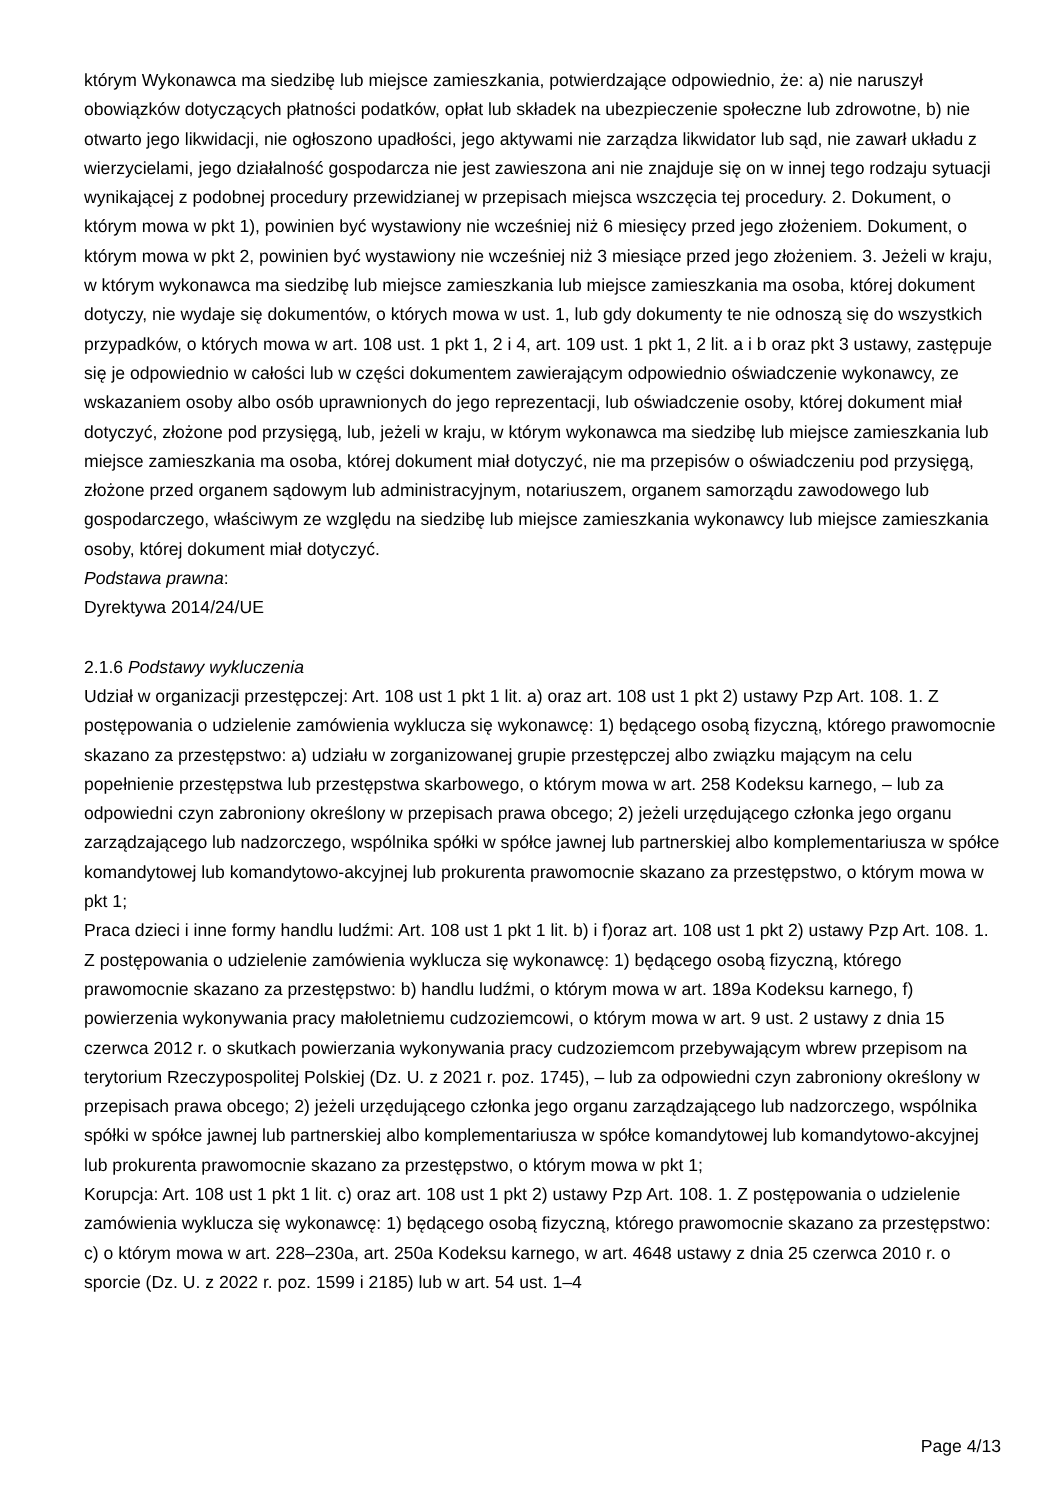którym Wykonawca ma siedzibę lub miejsce zamieszkania, potwierdzające odpowiednio, że: a) nie naruszył obowiązków dotyczących płatności podatków, opłat lub składek na ubezpieczenie społeczne lub zdrowotne, b) nie otwarto jego likwidacji, nie ogłoszono upadłości, jego aktywami nie zarządza likwidator lub sąd, nie zawarł układu z wierzycielami, jego działalność gospodarcza nie jest zawieszona ani nie znajduje się on w innej tego rodzaju sytuacji wynikającej z podobnej procedury przewidzianej w przepisach miejsca wszczęcia tej procedury. 2. Dokument, o którym mowa w pkt 1), powinien być wystawiony nie wcześniej niż 6 miesięcy przed jego złożeniem. Dokument, o którym mowa w pkt 2, powinien być wystawiony nie wcześniej niż 3 miesiące przed jego złożeniem. 3. Jeżeli w kraju, w którym wykonawca ma siedzibę lub miejsce zamieszkania lub miejsce zamieszkania ma osoba, której dokument dotyczy, nie wydaje się dokumentów, o których mowa w ust. 1, lub gdy dokumenty te nie odnoszą się do wszystkich przypadków, o których mowa w art. 108 ust. 1 pkt 1, 2 i 4, art. 109 ust. 1 pkt 1, 2 lit. a i b oraz pkt 3 ustawy, zastępuje się je odpowiednio w całości lub w części dokumentem zawierającym odpowiednio oświadczenie wykonawcy, ze wskazaniem osoby albo osób uprawnionych do jego reprezentacji, lub oświadczenie osoby, której dokument miał dotyczyć, złożone pod przysięgą, lub, jeżeli w kraju, w którym wykonawca ma siedzibę lub miejsce zamieszkania lub miejsce zamieszkania ma osoba, której dokument miał dotyczyć, nie ma przepisów o oświadczeniu pod przysięgą, złożone przed organem sądowym lub administracyjnym, notariuszem, organem samorządu zawodowego lub gospodarczego, właściwym ze względu na siedzibę lub miejsce zamieszkania wykonawcy lub miejsce zamieszkania osoby, której dokument miał dotyczyć.
Podstawa prawna:
Dyrektywa 2014/24/UE
2.1.6 Podstawy wykluczenia
Udział w organizacji przestępczej: Art. 108 ust 1 pkt 1 lit. a) oraz art. 108 ust 1 pkt 2) ustawy Pzp Art. 108. 1. Z postępowania o udzielenie zamówienia wyklucza się wykonawcę: 1) będącego osobą fizyczną, którego prawomocnie skazano za przestępstwo: a) udziału w zorganizowanej grupie przestępczej albo związku mającym na celu popełnienie przestępstwa lub przestępstwa skarbowego, o którym mowa w art. 258 Kodeksu karnego, – lub za odpowiedni czyn zabroniony określony w przepisach prawa obcego; 2) jeżeli urzędującego członka jego organu zarządzającego lub nadzorczego, wspólnika spółki w spółce jawnej lub partnerskiej albo komplementariusza w spółce komandytowej lub komandytowo-akcyjnej lub prokurenta prawomocnie skazano za przestępstwo, o którym mowa w pkt 1;
Praca dzieci i inne formy handlu ludźmi: Art. 108 ust 1 pkt 1 lit. b) i f)oraz art. 108 ust 1 pkt 2) ustawy Pzp Art. 108. 1. Z postępowania o udzielenie zamówienia wyklucza się wykonawcę: 1) będącego osobą fizyczną, którego prawomocnie skazano za przestępstwo: b) handlu ludźmi, o którym mowa w art. 189a Kodeksu karnego, f) powierzenia wykonywania pracy małoletniemu cudzoziemcowi, o którym mowa w art. 9 ust. 2 ustawy z dnia 15 czerwca 2012 r. o skutkach powierzania wykonywania pracy cudzoziemcom przebywającym wbrew przepisom na terytorium Rzeczypospolitej Polskiej (Dz. U. z 2021 r. poz. 1745), – lub za odpowiedni czyn zabroniony określony w przepisach prawa obcego; 2) jeżeli urzędującego członka jego organu zarządzającego lub nadzorczego, wspólnika spółki w spółce jawnej lub partnerskiej albo komplementariusza w spółce komandytowej lub komandytowo-akcyjnej lub prokurenta prawomocnie skazano za przestępstwo, o którym mowa w pkt 1;
Korupcja: Art. 108 ust 1 pkt 1 lit. c) oraz art. 108 ust 1 pkt 2) ustawy Pzp Art. 108. 1. Z postępowania o udzielenie zamówienia wyklucza się wykonawcę: 1) będącego osobą fizyczną, którego prawomocnie skazano za przestępstwo: c) o którym mowa w art. 228–230a, art. 250a Kodeksu karnego, w art. 4648 ustawy z dnia 25 czerwca 2010 r. o sporcie (Dz. U. z 2022 r. poz. 1599 i 2185) lub w art. 54 ust. 1–4
Page 4/13